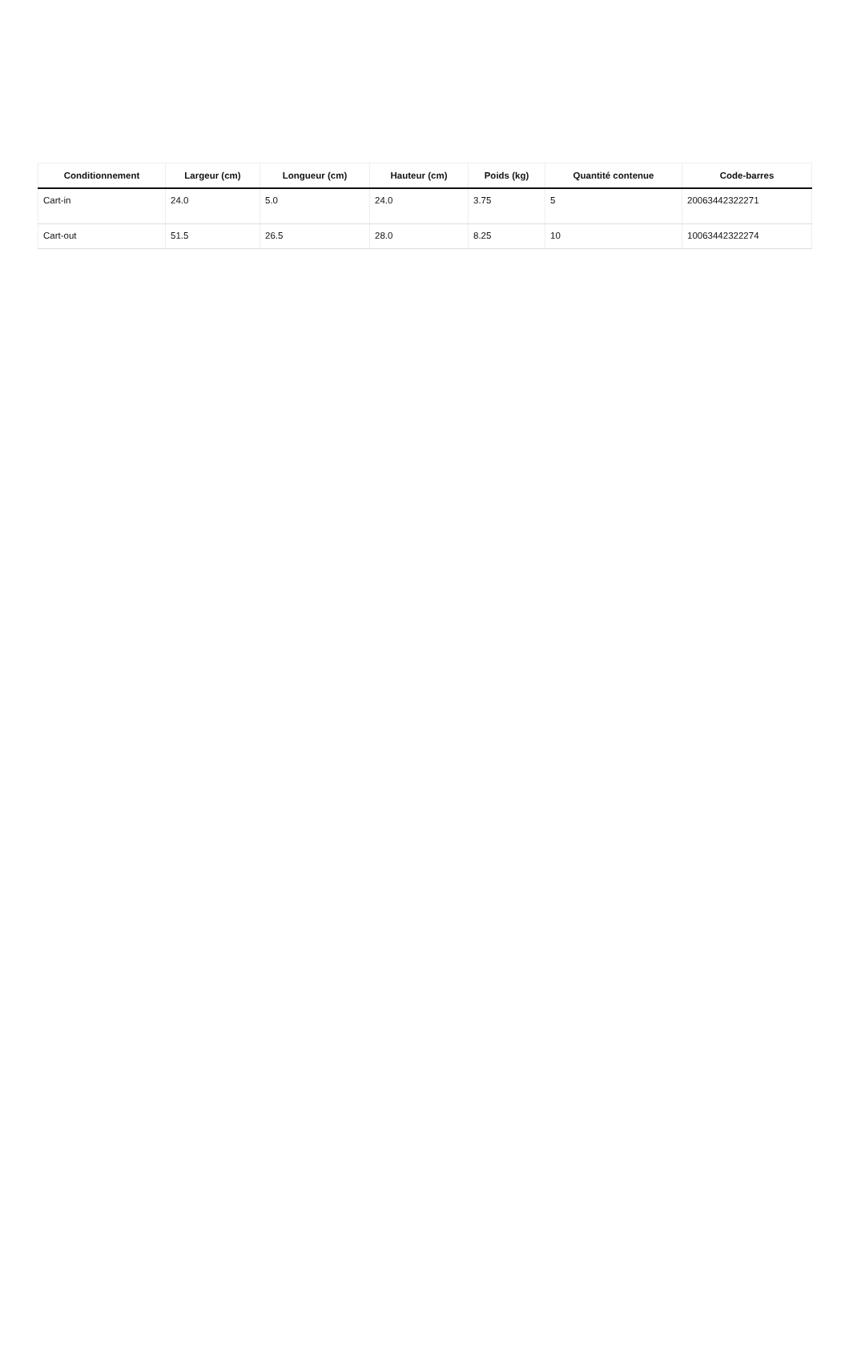| Conditionnement | Largeur (cm) | Longueur (cm) | Hauteur (cm) | Poids (kg) | Quantité contenue | Code-barres |
| --- | --- | --- | --- | --- | --- | --- |
| Cart-in | 24.0 | 5.0 | 24.0 | 3.75 | 5 | 20063442322271 |
| Cart-out | 51.5 | 26.5 | 28.0 | 8.25 | 10 | 10063442322274 |